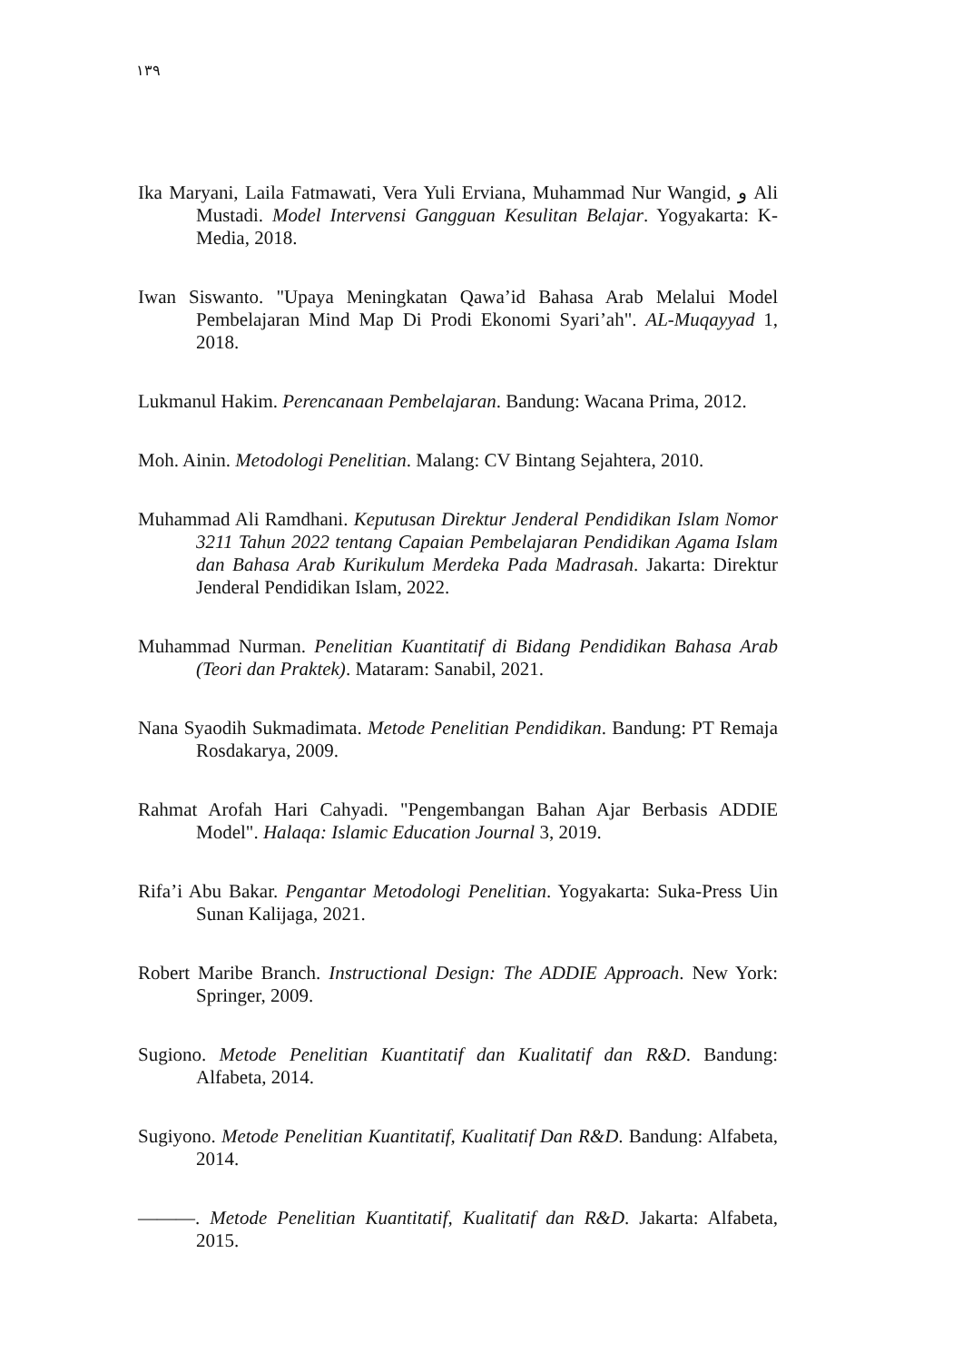١٣٩
Ika Maryani, Laila Fatmawati, Vera Yuli Erviana, Muhammad Nur Wangid, و Ali Mustadi. Model Intervensi Gangguan Kesulitan Belajar. Yogyakarta: K-Media, 2018.
Iwan Siswanto. "Upaya Meningkatan Qawa’id Bahasa Arab Melalui Model Pembelajaran Mind Map Di Prodi Ekonomi Syari’ah". AL-Muqayyad 1, 2018.
Lukmanul Hakim. Perencanaan Pembelajaran. Bandung: Wacana Prima, 2012.
Moh. Ainin. Metodologi Penelitian. Malang: CV Bintang Sejahtera, 2010.
Muhammad Ali Ramdhani. Keputusan Direktur Jenderal Pendidikan Islam Nomor 3211 Tahun 2022 tentang Capaian Pembelajaran Pendidikan Agama Islam dan Bahasa Arab Kurikulum Merdeka Pada Madrasah. Jakarta: Direktur Jenderal Pendidikan Islam, 2022.
Muhammad Nurman. Penelitian Kuantitatif di Bidang Pendidikan Bahasa Arab (Teori dan Praktek). Mataram: Sanabil, 2021.
Nana Syaodih Sukmadimata. Metode Penelitian Pendidikan. Bandung: PT Remaja Rosdakarya, 2009.
Rahmat Arofah Hari Cahyadi. "Pengembangan Bahan Ajar Berbasis ADDIE Model". Halaqa: Islamic Education Journal 3, 2019.
Rifa’i Abu Bakar. Pengantar Metodologi Penelitian. Yogyakarta: Suka-Press Uin Sunan Kalijaga, 2021.
Robert Maribe Branch. Instructional Design: The ADDIE Approach. New York: Springer, 2009.
Sugiono. Metode Penelitian Kuantitatif dan Kualitatif dan R&D. Bandung: Alfabeta, 2014.
Sugiyono. Metode Penelitian Kuantitatif, Kualitatif Dan R&D. Bandung: Alfabeta, 2014.
———. Metode Penelitian Kuantitatif, Kualitatif dan R&D. Jakarta: Alfabeta, 2015.